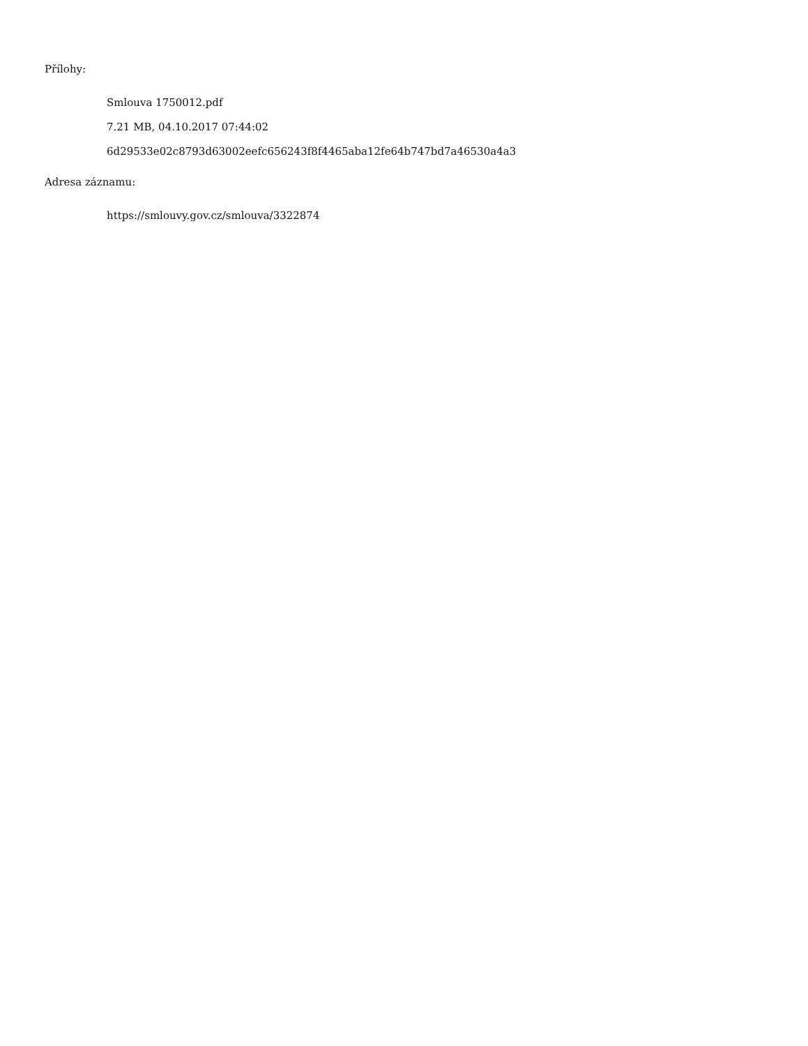Přílohy:
Smlouva 1750012.pdf
7.21 MB, 04.10.2017 07:44:02
6d29533e02c8793d63002eefc656243f8f4465aba12fe64b747bd7a46530a4a3
Adresa záznamu:
https://smlouvy.gov.cz/smlouva/3322874